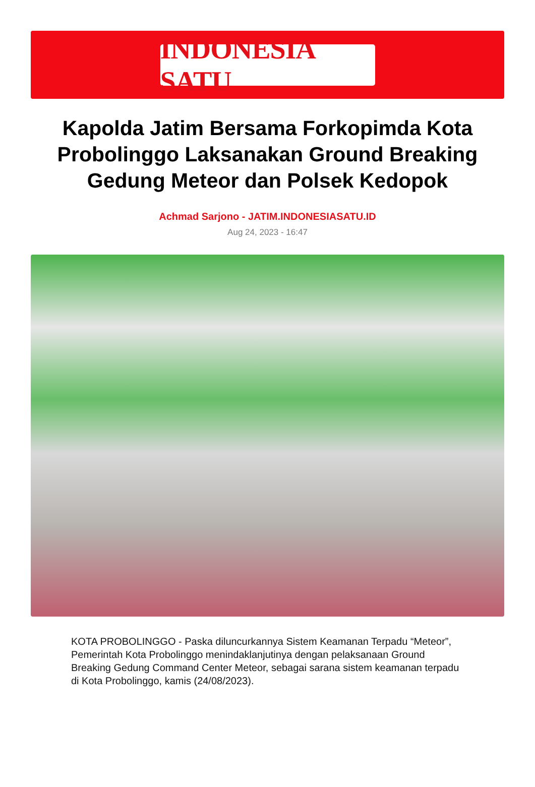INDONESIA SATU
Kapolda Jatim Bersama Forkopimda Kota Probolinggo Laksanakan Ground Breaking Gedung Meteor dan Polsek Kedopok
Achmad Sarjono - JATIM.INDONESIASATU.ID
Aug 24, 2023 - 16:47
KOTA PROBOLINGGO - Paska diluncurkannya Sistem Keamanan Terpadu “Meteor”, Pemerintah Kota Probolinggo menindaklanjutinya dengan pelaksanaan Ground Breaking Gedung Command Center Meteor, sebagai sarana sistem keamanan terpadu di Kota Probolinggo, kamis (24/08/2023).